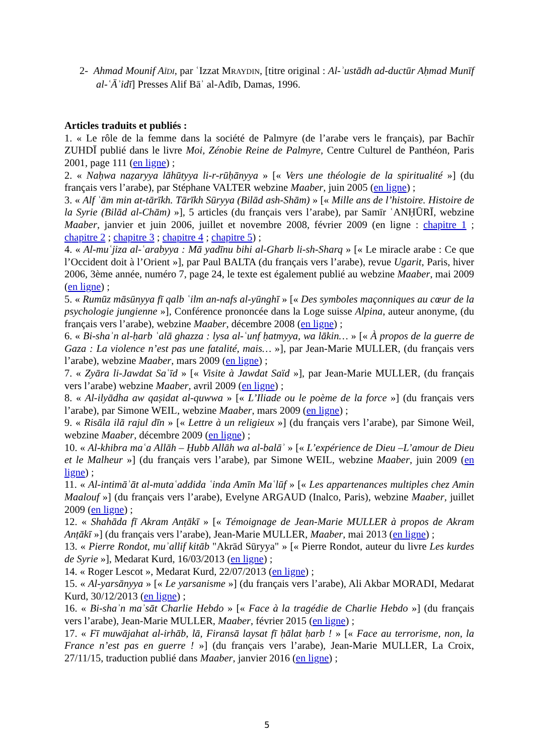2- Ahmad Mounif AÏDI, par ʿIzzat MRAYDIN, [titre original : Al-ʾustādh ad-ductūr Aḥmad Munīf al-ʿĀʾidī] Presses Alif Bāʾ al-Adīb, Damas, 1996.
Articles traduits et publiés :
1. « Le rôle de la femme dans la société de Palmyre (de l’arabe vers le français), par Bachīr ZUHDĪ publié dans le livre Moi, Zénobie Reine de Palmyre, Centre Culturel de Panthéon, Paris 2001, page 111 (en ligne) ;
2. « Naḥwa naẓaryya lāhūtyya li-r-rūḥānyya » [« Vers une théologie de la spiritualité »] (du français vers l’arabe), par Stéphane VALTER webzine Maaber, juin 2005 (en ligne) ;
3. « Alf ʿām min at-tārīkh. Tārīkh Sūryya (Bilād ash-Shām) » [« Mille ans de l’histoire. Histoire de la Syrie (Bilād al-Chām) »], 5 articles (du français vers l’arabe), par Samīr ʿANḤŪRĪ, webzine Maaber, janvier et juin 2006, juillet et novembre 2008, février 2009 (en ligne : chapitre 1 ; chapitre 2 ; chapitre 3 ; chapitre 4 ; chapitre 5) ;
4. « Al-muʿjiza al-ʿarabyya : Mā yadīnu bihi al-Gharb li-sh-Sharq » [« Le miracle arabe : Ce que l’Occident doit à l’Orient »], par Paul BALTA (du français vers l’arabe), revue Ugarit, Paris, hiver 2006, 3ème année, numéro 7, page 24, le texte est également publié au webzine Maaber, mai 2009 (en ligne) ;
5. « Rumūz māsūnyya fī qalb ʿilm an-nafs al-yūnghī » [« Des symboles maçonniques au cœur de la psychologie jungienne »], Conférence prononcée dans la Loge suisse Alpina, auteur anonyme, (du français vers l’arabe), webzine Maaber, décembre 2008 (en ligne) ;
6. « Bi-shaʾn al-ḥarb ʿalā ghazza : lysa al-ʿunf ḥatmyya, wa lākin… » [« À propos de la guerre de Gaza : La violence n’est pas une fatalité, mais… »], par Jean-Marie MULLER, (du français vers l’arabe), webzine Maaber, mars 2009 (en ligne) ;
7. « Zyāra li-Jawdat Saʿīd » [« Visite à Jawdat Saïd »], par Jean-Marie MULLER, (du français vers l’arabe) webzine Maaber, avril 2009 (en ligne) ;
8. « Al-ilyādha aw qaṣidat al-quwwa » [« L’Iliade ou le poème de la force »] (du français vers l’arabe), par Simone WEIL, webzine Maaber, mars 2009 (en ligne) ;
9. « Risāla ilā rajul dīn » [« Lettre à un religieux »] (du français vers l’arabe), par Simone Weil, webzine Maaber, décembre 2009 (en ligne) ;
10. « Al-khibra maʿa Allāh – Ḥubb Allāh wa al-balāʾ » [« L’expérience de Dieu –L’amour de Dieu et le Malheur »] (du français vers l’arabe), par Simone WEIL, webzine Maaber, juin 2009 (en ligne) ;
11. « Al-intimāʾāt al-mutaʿaddida ʿinda Amīn Maʿlūf » [« Les appartenances multiples chez Amin Maalouf »] (du français vers l’arabe), Evelyne ARGAUD (Inalco, Paris), webzine Maaber, juillet 2009 (en ligne) ;
12. « Shahāda fī Akram Anṭākī » [« Témoignage de Jean-Marie MULLER à propos de Akram Anṭākī »] (du français vers l’arabe), Jean-Marie MULLER, Maaber, mai 2013 (en ligne) ;
13. « Pierre Rondot, muʾallif kitāb "Akrād Sūryya" » [« Pierre Rondot, auteur du livre Les kurdes de Syrie »], Medarat Kurd, 16/03/2013 (en ligne) ;
14. « Roger Lescot », Medarat Kurd, 22/07/2013 (en ligne) ;
15. « Al-yarsānyya » [« Le yarsanisme »] (du français vers l’arabe), Ali Akbar MORADI, Medarat Kurd, 30/12/2013 (en ligne) ;
16. « Bi-shaʾn maʾsāt Charlie Hebdo » [« Face à la tragédie de Charlie Hebdo »] (du français vers l’arabe), Jean-Marie MULLER, Maaber, février 2015 (en ligne) ;
17. « Fī muwājahat al-irhāb, lā, Firansā laysat fī ḥālat ḥarb ! » [« Face au terrorisme, non, la France n’est pas en guerre ! »] (du français vers l’arabe), Jean-Marie MULLER, La Croix, 27/11/15, traduction publié dans Maaber, janvier 2016 (en ligne) ;
5